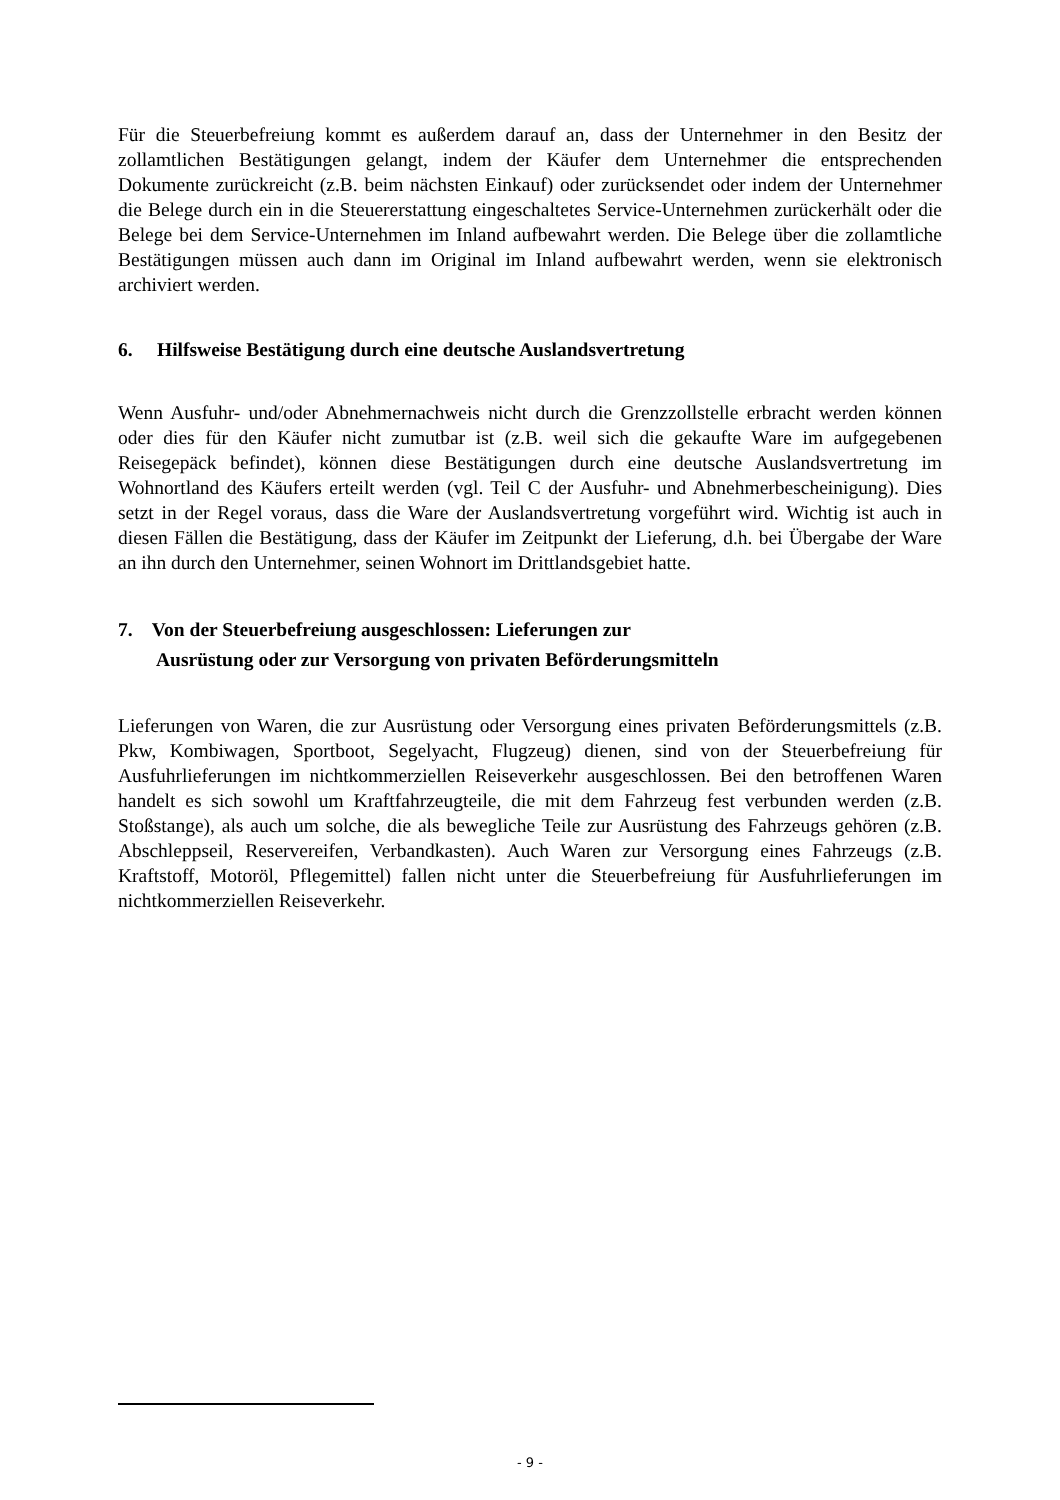Für die Steuerbefreiung kommt es außerdem darauf an, dass der Unternehmer in den Besitz der zollamtlichen Bestätigungen gelangt, indem der Käufer dem Unternehmer die entsprechenden Dokumente zurückreicht (z.B. beim nächsten Einkauf) oder zurücksendet oder indem der Unternehmer die Belege durch ein in die Steuererstattung eingeschaltetes Service-Unternehmen zurückerhält oder die Belege bei dem Service-Unternehmen im Inland aufbewahrt werden. Die Belege über die zollamtliche Bestätigungen müssen auch dann im Original im Inland aufbewahrt werden, wenn sie elektronisch archiviert werden.
6. Hilfsweise Bestätigung durch eine deutsche Auslandsvertretung
Wenn Ausfuhr- und/oder Abnehmernachweis nicht durch die Grenzzollstelle erbracht werden können oder dies für den Käufer nicht zumutbar ist (z.B. weil sich die gekaufte Ware im aufgegebenen Reisegepäck befindet), können diese Bestätigungen durch eine deutsche Auslandsvertretung im Wohnortland des Käufers erteilt werden (vgl. Teil C der Ausfuhr- und Abnehmerbescheinigung). Dies setzt in der Regel voraus, dass die Ware der Auslandsvertretung vorgeführt wird. Wichtig ist auch in diesen Fällen die Bestätigung, dass der Käufer im Zeitpunkt der Lieferung, d.h. bei Übergabe der Ware an ihn durch den Unternehmer, seinen Wohnort im Drittlandsgebiet hatte.
7. Von der Steuerbefreiung ausgeschlossen: Lieferungen zur
Ausrüstung oder zur Versorgung von privaten Beförderungsmitteln
Lieferungen von Waren, die zur Ausrüstung oder Versorgung eines privaten Beförderungsmittels (z.B. Pkw, Kombiwagen, Sportboot, Segelyacht, Flugzeug) dienen, sind von der Steuerbefreiung für Ausfuhrlieferungen im nichtkommerziellen Reiseverkehr ausgeschlossen. Bei den betroffenen Waren handelt es sich sowohl um Kraftfahrzeugteile, die mit dem Fahrzeug fest verbunden werden (z.B. Stoßstange), als auch um solche, die als bewegliche Teile zur Ausrüstung des Fahrzeugs gehören (z.B. Abschleppseil, Reservereifen, Verbandkasten). Auch Waren zur Versorgung eines Fahrzeugs (z.B. Kraftstoff, Motoröl, Pflegemittel) fallen nicht unter die Steuerbefreiung für Ausfuhrlieferungen im nichtkommerziellen Reiseverkehr.
- 9 -